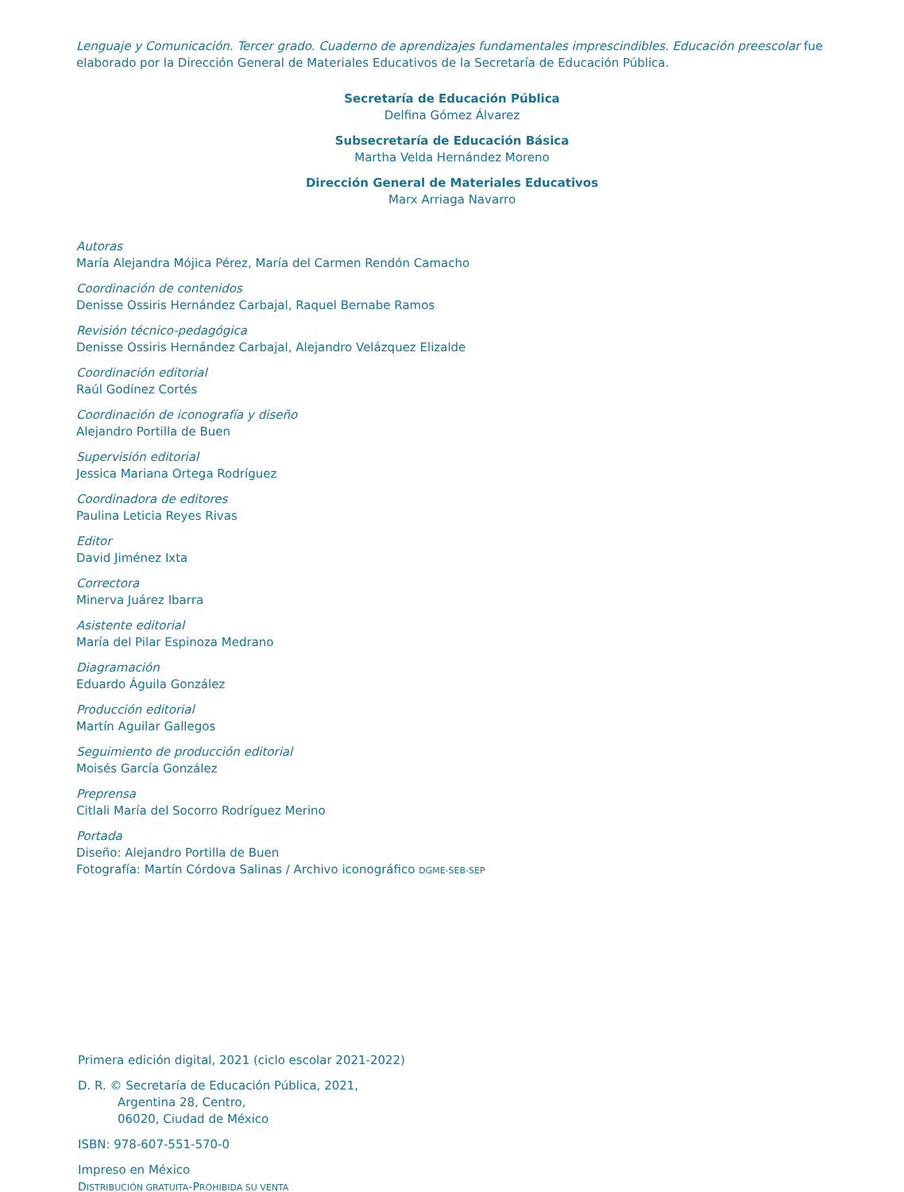Lenguaje y Comunicación. Tercer grado. Cuaderno de aprendizajes fundamentales imprescindibles. Educación preescolar fue elaborado por la Dirección General de Materiales Educativos de la Secretaría de Educación Pública.
Secretaría de Educación Pública
Delfina Gómez Álvarez
Subsecretaría de Educación Básica
Martha Velda Hernández Moreno
Dirección General de Materiales Educativos
Marx Arriaga Navarro
Autoras
María Alejandra Mójica Pérez, María del Carmen Rendón Camacho
Coordinación de contenidos
Denisse Ossiris Hernández Carbajal, Raquel Bernabe Ramos
Revisión técnico-pedagógica
Denisse Ossiris Hernández Carbajal, Alejandro Velázquez Elizalde
Coordinación editorial
Raúl Godínez Cortés
Coordinación de iconografía y diseño
Alejandro Portilla de Buen
Supervisión editorial
Jessica Mariana Ortega Rodríguez
Coordinadora de editores
Paulina Leticia Reyes Rivas
Editor
David Jiménez Ixta
Correctora
Minerva Juárez Ibarra
Asistente editorial
María del Pilar Espinoza Medrano
Diagramación
Eduardo Águila González
Producción editorial
Martín Aguilar Gallegos
Seguimiento de producción editorial
Moisés García González
Preprensa
Citlali María del Socorro Rodríguez Merino
Portada
Diseño: Alejandro Portilla de Buen
Fotografía: Martín Córdova Salinas / Archivo iconográfico DGME-SEB-SEP
Primera edición digital, 2021 (ciclo escolar 2021-2022)
D. R. © Secretaría de Educación Pública, 2021,
Argentina 28, Centro,
06020, Ciudad de México
ISBN: 978-607-551-570-0
Impreso en México
DISTRIBUCIÓN GRATUITA-PROHIBIDA SU VENTA